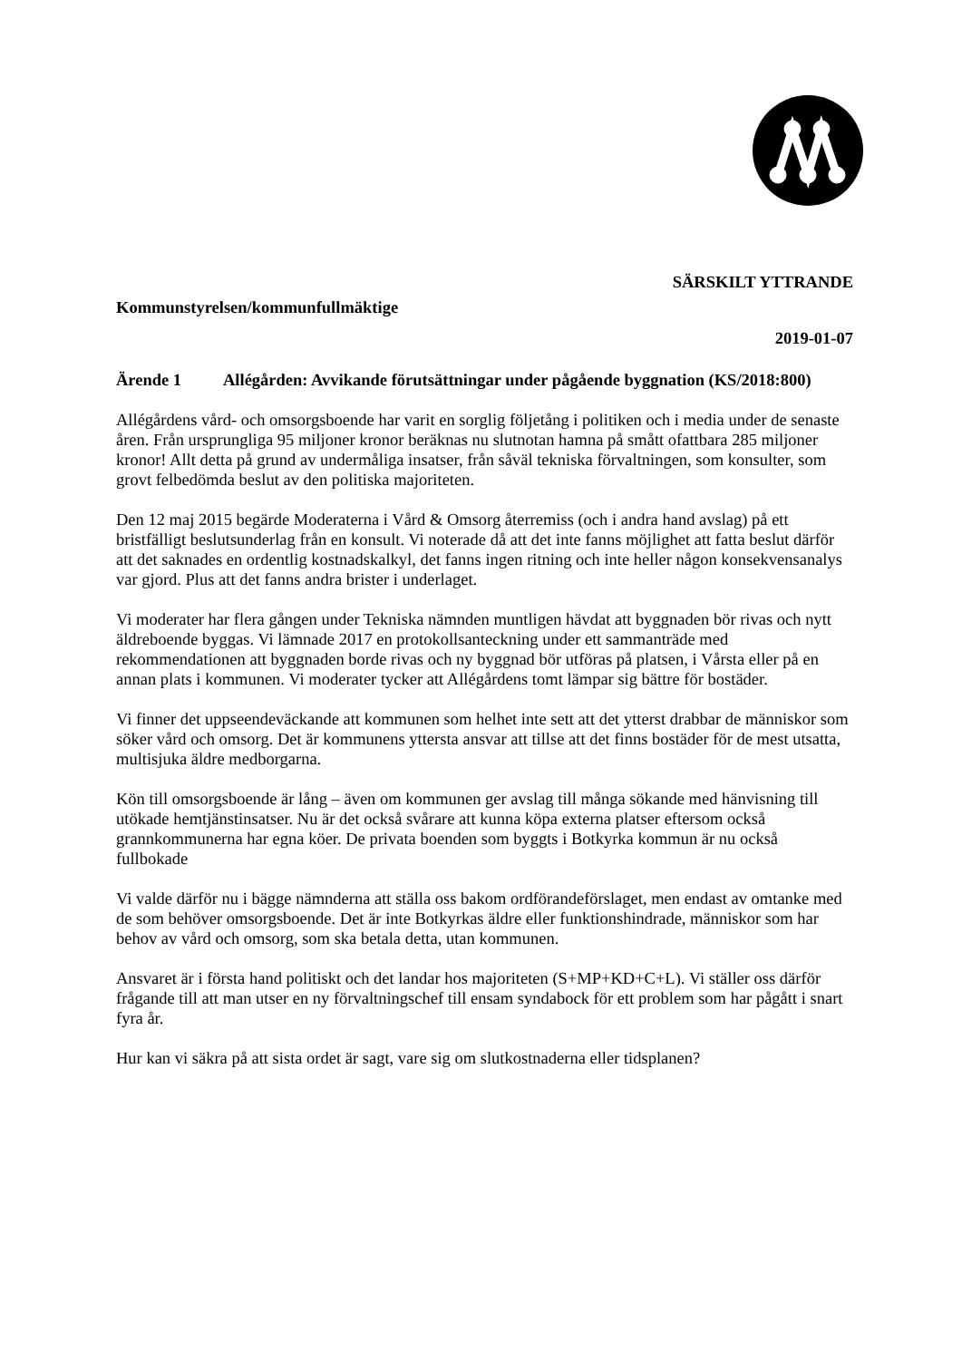SÄRSKILT YTTRANDE
Kommunstyrelsen/kommunfullmäktige
2019-01-07
Ärende 1 Allégården: Avvikande förutsättningar under pågående byggnation (KS/2018:800)
Allégårdens vård- och omsorgsboende har varit en sorglig följetång i politiken och i media under de senaste åren. Från ursprungliga 95 miljoner kronor beräknas nu slutnotan hamna på smått ofattbara 285 miljoner kronor! Allt detta på grund av undermåliga insatser, från såväl tekniska förvaltningen, som konsulter, som grovt felbedömda beslut av den politiska majoriteten.
Den 12 maj 2015 begärde Moderaterna i Vård & Omsorg återremiss (och i andra hand avslag) på ett bristfälligt beslutsunderlag från en konsult. Vi noterade då att det inte fanns möjlighet att fatta beslut därför att det saknades en ordentlig kostnadskalkyl, det fanns ingen ritning och inte heller någon konsekvensanalys var gjord. Plus att det fanns andra brister i underlaget.
Vi moderater har flera gången under Tekniska nämnden muntligen hävdat att byggnaden bör rivas och nytt äldreboende byggas. Vi lämnade 2017 en protokollsanteckning under ett sammanträde med rekommendationen att byggnaden borde rivas och ny byggnad bör utföras på platsen, i Vårsta eller på en annan plats i kommunen. Vi moderater tycker att Allégårdens tomt lämpar sig bättre för bostäder.
Vi finner det uppseendeväckande att kommunen som helhet inte sett att det ytterst drabbar de människor som söker vård och omsorg. Det är kommunens yttersta ansvar att tillse att det finns bostäder för de mest utsatta, multisjuka äldre medborgarna.
Kön till omsorgsboende är lång – även om kommunen ger avslag till många sökande med hänvisning till utökade hemtjänstinsatser. Nu är det också svårare att kunna köpa externa platser eftersom också grannkommunerna har egna köer. De privata boenden som byggts i Botkyrka kommun är nu också fullbokade
Vi valde därför nu i bägge nämnderna att ställa oss bakom ordförandeförslaget, men endast av omtanke med de som behöver omsorgsboende. Det är inte Botkyrkas äldre eller funktionshindrade, människor som har behov av vård och omsorg, som ska betala detta, utan kommunen.
Ansvaret är i första hand politiskt och det landar hos majoriteten (S+MP+KD+C+L). Vi ställer oss därför frågande till att man utser en ny förvaltningschef till ensam syndabock för ett problem som har pågått i snart fyra år.
Hur kan vi säkra på att sista ordet är sagt, vare sig om slutkostnaderna eller tidsplanen?